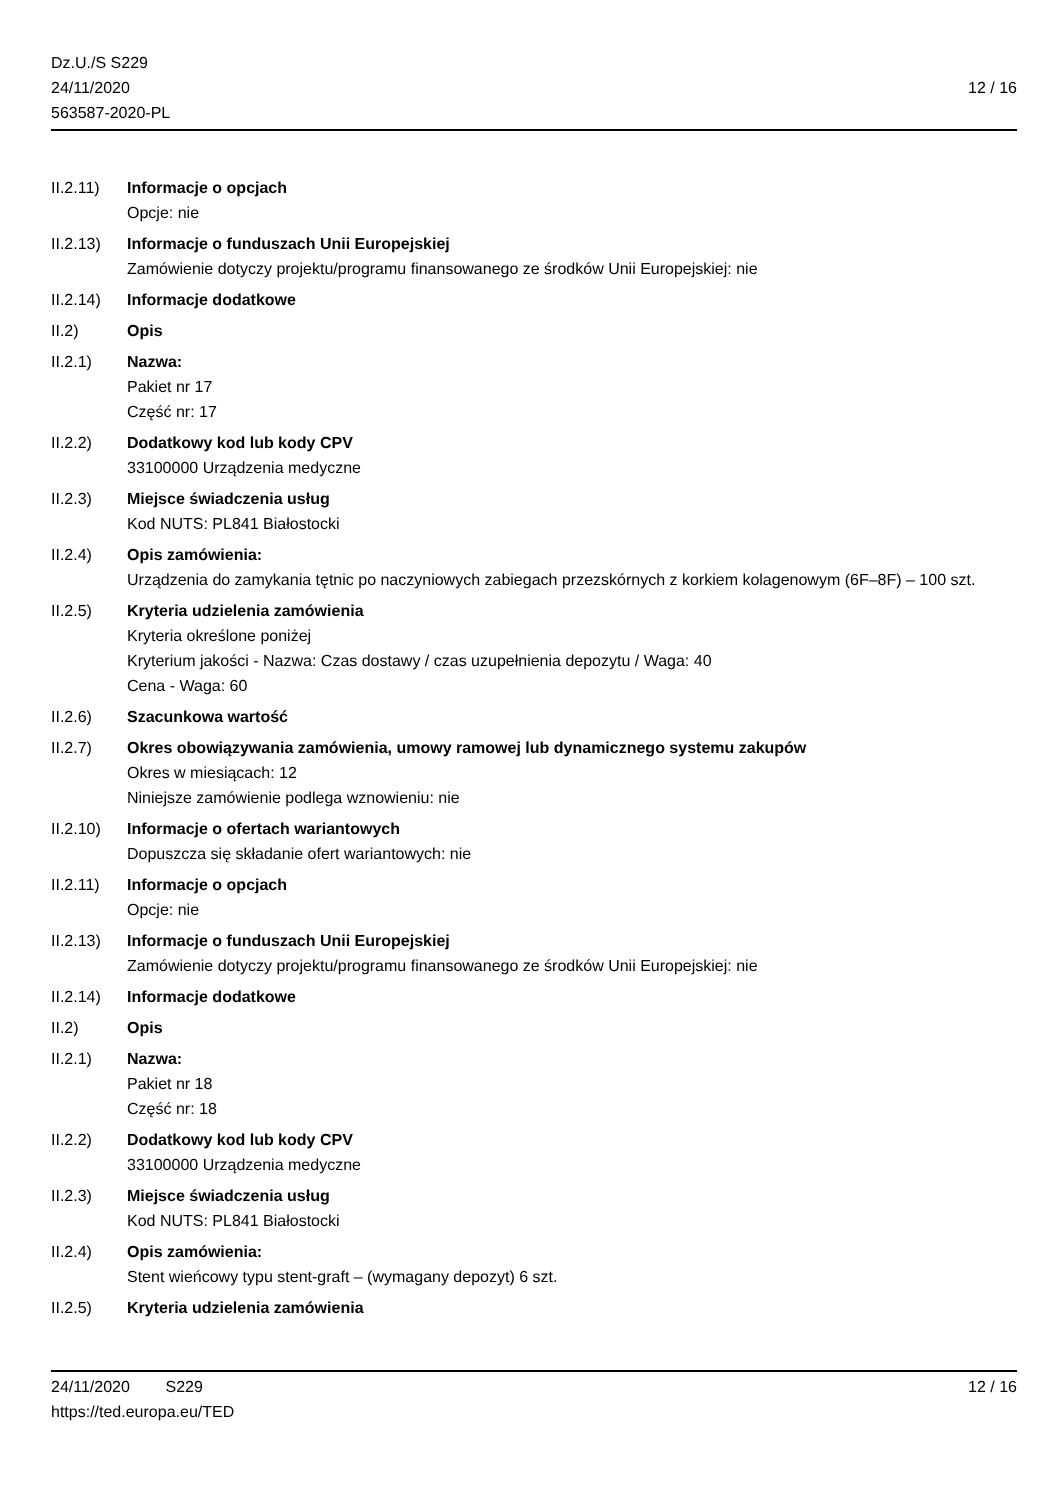Dz.U./S S229
24/11/2020
563587-2020-PL
12 / 16
II.2.11)
Informacje o opcjach
Opcje: nie
II.2.13)
Informacje o funduszach Unii Europejskiej
Zamówienie dotyczy projektu/programu finansowanego ze środków Unii Europejskiej: nie
II.2.14)
Informacje dodatkowe
II.2) Opis
II.2.1) Nazwa:
Pakiet nr 17
Część nr: 17
II.2.2) Dodatkowy kod lub kody CPV
33100000 Urządzenia medyczne
II.2.3) Miejsce świadczenia usług
Kod NUTS: PL841 Białostocki
II.2.4) Opis zamówienia:
Urządzenia do zamykania tętnic po naczyniowych zabiegach przezskórnych z korkiem kolagenowym (6F–8F) – 100 szt.
II.2.5) Kryteria udzielenia zamówienia
Kryteria określone poniżej
Kryterium jakości - Nazwa: Czas dostawy / czas uzupełnienia depozytu / Waga: 40
Cena - Waga: 60
II.2.6) Szacunkowa wartość
II.2.7) Okres obowiązywania zamówienia, umowy ramowej lub dynamicznego systemu zakupów
Okres w miesiącach: 12
Niniejsze zamówienie podlega wznowieniu: nie
II.2.10)
Informacje o ofertach wariantowych
Dopuszcza się składanie ofert wariantowych: nie
II.2.11)
Informacje o opcjach
Opcje: nie
II.2.13)
Informacje o funduszach Unii Europejskiej
Zamówienie dotyczy projektu/programu finansowanego ze środków Unii Europejskiej: nie
II.2.14)
Informacje dodatkowe
II.2) Opis
II.2.1) Nazwa:
Pakiet nr 18
Część nr: 18
II.2.2) Dodatkowy kod lub kody CPV
33100000 Urządzenia medyczne
II.2.3) Miejsce świadczenia usług
Kod NUTS: PL841 Białostocki
II.2.4) Opis zamówienia:
Stent wieńcowy typu stent-graft – (wymagany depozyt) 6 szt.
II.2.5) Kryteria udzielenia zamówienia
24/11/2020 S229 12 / 16
https://ted.europa.eu/TED